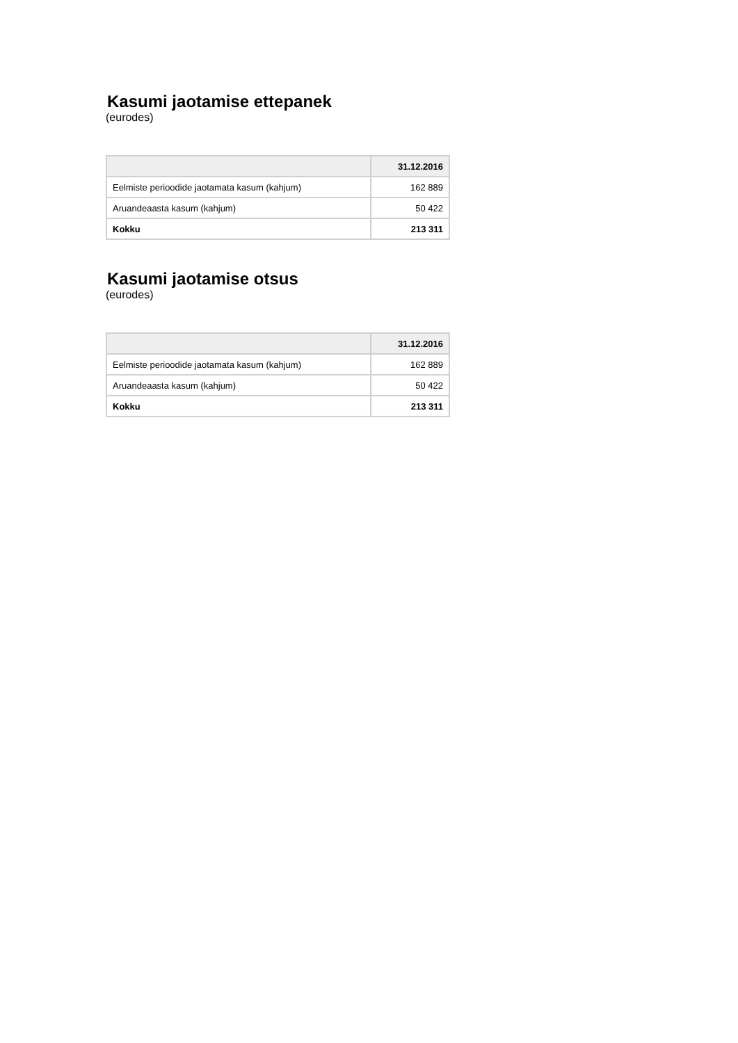Kasumi jaotamise ettepanek
(eurodes)
| | 31.12.2016 |
| --- | --- |
| Eelmiste perioodide jaotamata kasum (kahjum) | 162 889 |
| Aruandeaasta kasum (kahjum) | 50 422 |
| Kokku | 213 311 |
Kasumi jaotamise otsus
(eurodes)
| | 31.12.2016 |
| --- | --- |
| Eelmiste perioodide jaotamata kasum (kahjum) | 162 889 |
| Aruandeaasta kasum (kahjum) | 50 422 |
| Kokku | 213 311 |